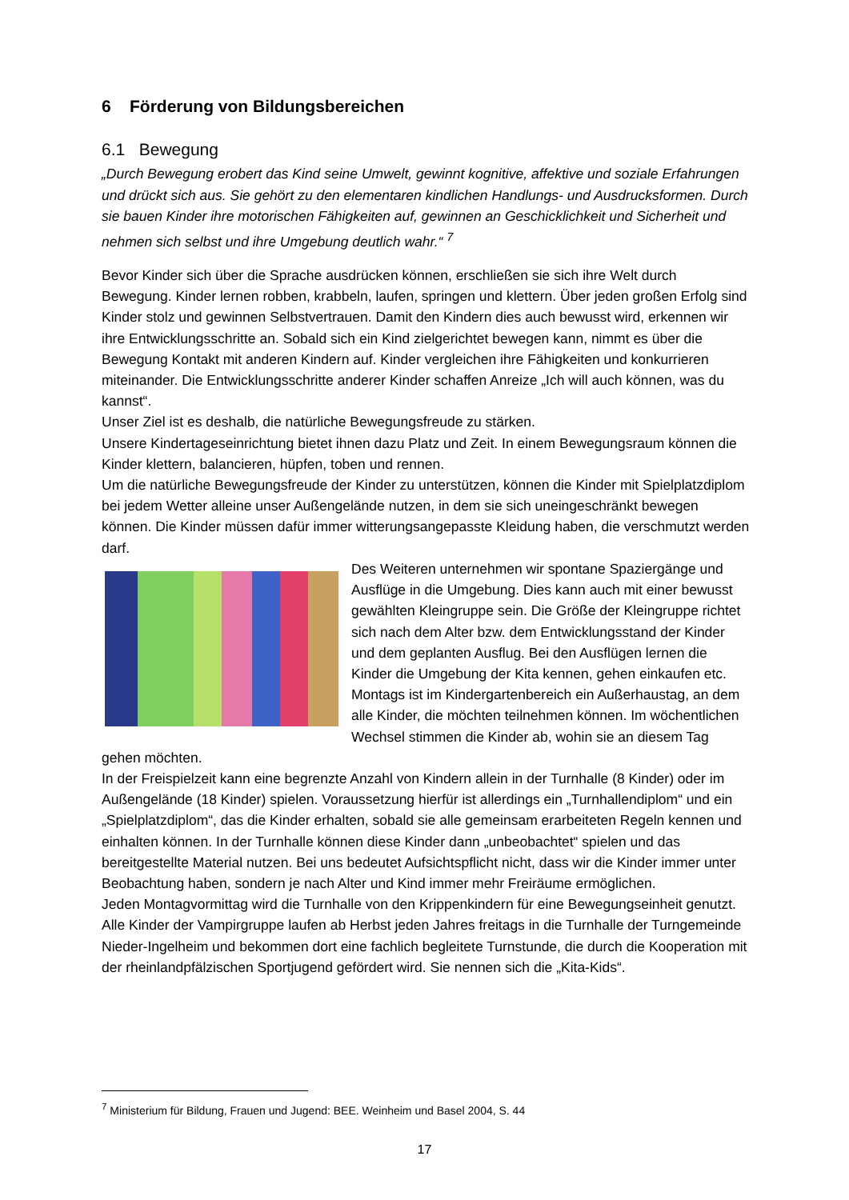6 Förderung von Bildungsbereichen
6.1 Bewegung
„Durch Bewegung erobert das Kind seine Umwelt, gewinnt kognitive, affektive und soziale Erfahrungen und drückt sich aus. Sie gehört zu den elementaren kindlichen Handlungs- und Ausdrucksformen. Durch sie bauen Kinder ihre motorischen Fähigkeiten auf, gewinnen an Geschicklichkeit und Sicherheit und nehmen sich selbst und ihre Umgebung deutlich wahr.“ <sup>7</sup>
Bevor Kinder sich über die Sprache ausdrücken können, erschließen sie sich ihre Welt durch Bewegung. Kinder lernen robben, krabbeln, laufen, springen und klettern. Über jeden großen Erfolg sind Kinder stolz und gewinnen Selbstvertrauen. Damit den Kindern dies auch bewusst wird, erkennen wir ihre Entwicklungsschritte an. Sobald sich ein Kind zielgerichtet bewegen kann, nimmt es über die Bewegung Kontakt mit anderen Kindern auf. Kinder vergleichen ihre Fähigkeiten und konkurrieren miteinander. Die Entwicklungsschritte anderer Kinder schaffen Anreize „Ich will auch können, was du kannst“.
Unser Ziel ist es deshalb, die natürliche Bewegungsfreude zu stärken.
Unsere Kindertageseinrichtung bietet ihnen dazu Platz und Zeit. In einem Bewegungsraum können die Kinder klettern, balancieren, hüpfen, toben und rennen.
Um die natürliche Bewegungsfreude der Kinder zu unterstützen, können die Kinder mit Spielplatzdiplom bei jedem Wetter alleine unser Außengelände nutzen, in dem sie sich uneingeschränkt bewegen können. Die Kinder müssen dafür immer witterungsangepasste Kleidung haben, die verschmutzt werden darf.
Des Weiteren unternehmen wir spontane Spaziergänge und Ausflüge in die Umgebung. Dies kann auch mit einer bewusst gewählten Kleingruppe sein. Die Größe der Kleingruppe richtet sich nach dem Alter bzw. dem Entwicklungsstand der Kinder und dem geplanten Ausflug. Bei den Ausflügen lernen die Kinder die Umgebung der Kita kennen, gehen einkaufen etc. Montags ist im Kindergartenbereich ein Außerhaustag, an dem alle Kinder, die möchten teilnehmen können. Im wöchentlichen Wechsel stimmen die Kinder ab, wohin sie an diesem Tag gehen möchten.
In der Freispielzeit kann eine begrenzte Anzahl von Kindern allein in der Turnhalle (8 Kinder) oder im Außengelände (18 Kinder) spielen. Voraussetzung hierfür ist allerdings ein „Turnhallendiplom“ und ein „Spielplatzdiplom“, das die Kinder erhalten, sobald sie alle gemeinsam erarbeiteten Regeln kennen und einhalten können. In der Turnhalle können diese Kinder dann „unbeobachtet“ spielen und das bereitgestellte Material nutzen. Bei uns bedeutet Aufsichtspflicht nicht, dass wir die Kinder immer unter Beobachtung haben, sondern je nach Alter und Kind immer mehr Freiräume ermöglichen.
Jeden Montagvormittag wird die Turnhalle von den Krippenkindern für eine Bewegungseinheit genutzt.
Alle Kinder der Vampirgruppe laufen ab Herbst jeden Jahres freitags in die Turnhalle der Turngemeinde Nieder-Ingelheim und bekommen dort eine fachlich begleitete Turnstunde, die durch die Kooperation mit der rheinlandpfälzischen Sportjugend gefördert wird. Sie nennen sich die „Kita-Kids“.
<sup>7</sup> Ministerium für Bildung, Frauen und Jugend: BEE. Weinheim und Basel 2004, S. 44
17